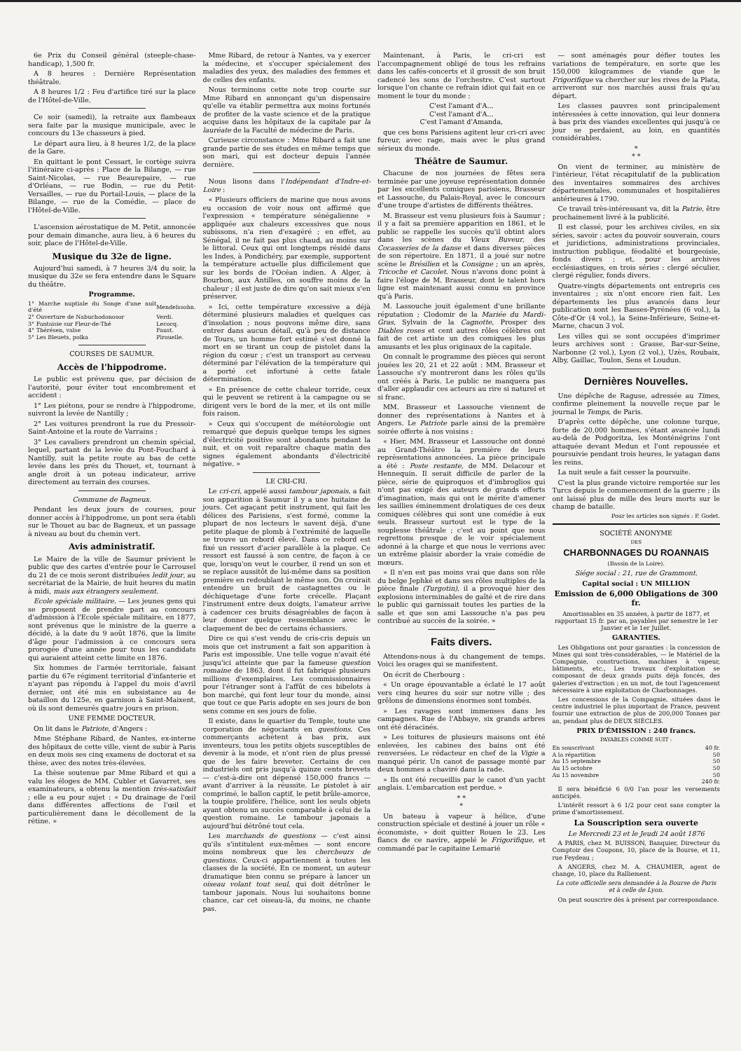6e Prix du Conseil général (steeple-chase-handicap), 1,500 fr.
A 8 heures : Dernière Représentation théâtrale.
A 8 heures 1/2 : Feu d'artifice tiré sur la place de l'Hôtel-de-Ville.
Ce soir (samedi), la retraite aux flambeaux sera faite par la musique municipale, avec le concours du 13e chasseurs à pied.
Le départ aura lieu, à 8 heures 1/2, de la place de la Gare.
En quittant le pont Cessart, le cortège suivra l'itinéraire ci-après : Place de la Bilange, — rue Saint-Nicolas, — rue Beaurepaire, — rue d'Orléans, — rue Bodin, — rue du Petit-Versailles, — rue du Portail-Louis, — place de la Bilange, — rue de la Comédie, — place de l'Hôtel-de-Ville.
L'ascension aérostatique de M. Petit, annoncée pour demain dimanche, aura lieu, à 6 heures du soir, place de l'Hôtel-de-Ville.
Musique du 32e de ligne.
Aujourd'hui samedi, à 7 heures 3/4 du soir, la musique du 32e se fera entendre dans le Square du théâtre.
Programme.
| 1° Marche nuptiale du Songe d'une nuit d'été | Mendelssohn. |
| 2° Ouverture de Nabuchodonosor | Verdi. |
| 3° Fantaisie sur Fleur-de-Thé | Lecocq. |
| 4° Thérésen, valse | Faust. |
| 5° Les Bleuets, polka | Pirouelle. |
COURSES DE SAUMUR.
Accès de l'hippodrome.
Le public est prévenu que, par décision de l'autorité, pour éviter tout encombrement et accident :
1° Les piétons, pour se rendre à l'hippodrome, suivront la levée de Nantilly ;
2° Les voitures prendront la rue du Pressoir-Saint-Antoine et la route de Varrains ;
3° Les cavaliers prendront un chemin spécial, lequel, partant de la levée du Pont-Fouchard à Nantilly, suit la petite route au bas de cette levée dans les prés du Thouet, et, tournant à angle droit à un poteau indicateur, arrive directement au terrain des courses.
Commune de Bagneux.
Pendant les deux jours de courses, pour donner accès à l'hippodrome, un pont sera établi sur le Thouet au bac de Bagneux, et un passage à niveau au bout du chemin vert.
Avis administratif.
Le Maire de la ville de Saumur prévient le public que des cartes d'entrée pour le Carrousel du 21 de ce mois seront distribuées ledit jour, au secrétariat de la Mairie, de huit heures du matin à midi, mais aux étrangers seulement.
Ecole spéciale militaire. — Les jeunes gens qui se proposent de prendre part au concours d'admission à l'Ecole spéciale militaire, en 1877, sont prévenus que le ministre de la guerre a décidé, à la date du 9 août 1876, que la limite d'âge pour l'admission à ce concours sera prorogée d'une année pour tous les candidats qui auraient atteint cette limite en 1876.
Six hommes de l'armée territoriale, faisant partie du 67e régiment territorial d'infanterie et n'ayant pas répondu à l'appel du mois d'avril dernier, ont été mis en subsistance au 4e bataillon du 125e, en garnison à Saint-Maixent, où ils sont demeurés quatre jours en prison.
UNE FEMME DOCTEUR.
On lit dans le Patriote, d'Angers :
Mme Stéphane Ribard, de Nantes, ex-interne des hôpitaux de cette ville, vient de subir à Paris en deux mois ses cinq examens de doctorat et sa thèse, avec des notes très-élevées.
La thèse soutenue par Mme Ribard et qui a valu les éloges de MM. Cubler et Gavarret, ses examinateurs, a obtenu la mention très-satisfait ; elle a eu pour sujet : « Du drainage de l'œil dans différentes affections de l'œil et particulièrement dans le décollement de la rétine. »
Mme Ribard, de retour à Nantes, va y exercer la médecine, et s'occuper spécialement des maladies des yeux, des maladies des femmes et de celles des enfants.
Nous terminons cette note trop courte sur Mme Ribard en annonçant qu'un dispensaire qu'elle va établir permettra aux moins fortunés de profiter de la vaste science et de la pratique acquise dans les hôpitaux de la capitale par la lauréate de la Faculté de médecine de Paris.
Curieuse circonstance : Mme Ribard a fait une grande partie de ses études en même temps que son mari, qui est docteur depuis l'année dernière.
Nous lisons dans l'Indépendant d'Indre-et-Loire :
« Plusieurs officiers de marine que nous avons eu occasion de voir nous ont affirmé que l'expression « température sénégalienne » appliquée aux chaleurs excessives que nous subissons, n'a rien d'exagéré ; en effet, au Sénégal, il ne fait pas plus chaud, au moins sur le littoral. Ceux qui ont longtemps résidé dans les Indes, à Pondichéry, par exemple, supportent la température actuelle plus difficilement que sur les bords de l'Océan indien. A Alger, à Bourbon, aux Antilles, on souffre moins de la chaleur ; il est juste de dire qu'on sait mieux s'en préserver.
» Ici, cette température excessive a déjà déterminé plusieurs maladies et quelques cas d'insolation ; nous pouvons même dire, sans entrer dans aucun détail, qu'à peu de distance de Tours, un homme fort estimé s'est donné la mort en se tirant un coup de pistolet dans la région du cœur ; c'est un transport au cerveau déterminé par l'élévation de la température qui a porté cet infortuné à cette fatale détermination.
» En présence de cette chaleur torride, ceux qui le peuvent se retirent à la campagne ou se dirigent vers le bord de la mer, et ils ont mille fois raison.
» Ceux qui s'occupent de météorologie ont remarqué que depuis quelque temps les signes d'électricité positive sont abondants pendant la nuit, et on voit reparaître chaque matin des signes également abondants d'électricité négative. »
LE CRI-CRI.
Le cri-cri, appelé aussi tambour japonais, a fait son apparition à Saumur il y a une huitaine de jours. Cet agaçant petit instrument, qui fait les délices des Parisiens, s'est formé, comme la plupart de nos lecteurs le savent déjà, d'une petite plaque de plomb à l'extrémité de laquelle se trouve un rebord élevé. Dans ce rebord est fixé un ressort d'acier parallèle à la plaque. Ce ressort est faussé à son centre, de façon à ce que, lorsqu'on veut le courber, il rend un son et se replace aussitôt de lui-même dans sa position première en redoublant le même son. On croirait entendre un bruit de castagnettes ou le déchiquetage d'une forte crécelle. Plaçant l'instrument entre deux doigts, l'amateur arrive à cadencer ces bruits désagréables de façon à leur donner quelque ressemblance avec le claquement de bec de certains échassiers.
Dire ce qui s'est vendu de cris-cris depuis un mois que cet instrument a fait son apparition à Paris est impossible. Une telle vogue n'avait été jusqu'ici atteinte que par la fameuse question romaine de 1863, dont il fut fabriqué plusieurs millions d'exemplaires. Les commissionnaires pour l'étranger sont à l'affût de ces bibelots à bon marché, qui font leur tour du monde, ainsi que tout ce que Paris adopte en ses jours de bon sens comme en ses jours de folie.
Il existe, dans le quartier du Temple, toute une corporation de négociants en questions. Ces commerçants achètent à bas prix, aux inventeurs, tous les petits objets susceptibles de devenir à la mode, et n'ont rien de plus pressé que de les faire breveter. Certains de ces industriels ont pris jusqu'à quinze cents brevets — c'est-à-dire ont dépensé 150,000 francs — avant d'arriver à la réussite. Le pistolet à air comprimé, le ballon captif, le petit brûle-amorce, la toupie prolifère, l'hélice, sont les seuls objets ayant obtenu un succès comparable à celui de la question romaine. Le tambour japonais a aujourd'hui détrôné tout cela.
Les marchands de questions — c'est ainsi qu'ils s'intitulent eux-mêmes — sont encore moins nombreux que les chercheurs de questions. Ceux-ci appartiennent à toutes les classes de la société. En ce moment, un auteur dramatique bien connu se prépare à lancer un oiseau volant tout seul, qui doit détrôner le tambour japonais. Nous lui souhaitons bonne chance, car cet oiseau-là, du moins, ne chante pas.
Maintenant, à Paris, le cri-cri est l'accompagnement obligé de tous les refrains dans les cafés-concerts et il grossit de son bruit cadencé les sons de l'orchestre. C'est surtout lorsque l'on chante ce refrain idiot qui fait en ce moment le tour du monde :
C'est l'amant d'A...
C'est l'amant d'A...
C'est l'amant d'Amanda,
que ces bons Parisiens agitent leur cri-cri avec fureur, avec rage, mais avec le plus grand sérieux du monde.
Théâtre de Saumur.
Chacune de nos journées de fêtes sera terminée par une joyeuse représentation donnée par les excellents comiques parisiens, Brasseur et Lassouche, du Palais-Royal, avec le concours d'une troupe d'artistes de différents théâtres.
M. Brasseur est venu plusieurs fois à Saumur ; il y a fait sa première apparition en 1861, et le public se rappelle les succès qu'il obtint alors dans les scènes du Vieux Buveur, des Cocasseries de la danse et dans diverses pièces de son répertoire. En 1871, il a joué sur notre scène le Brésilien et la Consigne ; un an après, Tricoche et Cacolet. Nous n'avons donc point à faire l'éloge de M. Brasseur, dont le talent hors ligne est maintenant aussi connu en province qu'à Paris.
M. Lassouche jouit également d'une brillante réputation ; Clodomir de la Mariée du Mardi-Gras, Sylvain de la Cagnotte, Prosper des Diables roses et cent autres rôles célèbres ont fait de cet artiste un des comiques les plus amusants et les plus originaux de la capitale.
On connaît le programme des pièces qui seront jouées les 20, 21 et 22 août : MM. Brasseur et Lassouche s'y montreront dans les rôles qu'ils ont créés à Paris. Le public ne manquera pas d'aller applaudir ces acteurs au rire si naturel et si franc.
MM. Brasseur et Lassouche viennent de donner des représentations à Nantes et à Angers. Le Patriote parle ainsi de la première soirée offerte à nos voisins :
« Hier, MM. Brasseur et Lassouche ont donné au Grand-Théâtre la première de leurs représentations annoncées. La pièce principale a été : Poste restante, de MM. Delacour et Hennequin. Il serait difficile de parler de la pièce, série de quiproquos et d'imbroglios qui n'ont pas exigé des auteurs de grands efforts d'imagination, mais qui ont le mérite d'amener les saillies éminemment drolatiques de ces deux comiques célèbres qui sont une comédie à eux seuls. Brasseur surtout est le type de la souplesse théâtrale ; c'est au point que nous regrettons presque de le voir spécialement adonné à la charge et que nous le verrions avec un extrême plaisir aborder la vraie comédie de mœurs.
» Il n'en est pas moins vrai que dans son rôle du belge Jephké et dans ses rôles multiples de la pièce finale (Turgotin), il a provoqué hier des explosions interminables de gaîté et de rire dans le public qui garnissait toutes les parties de la salle et que son ami Lassouche n'a pas peu contribué au succès de la soirée. »
Faits divers.
Attendons-nous à du changement de temps. Voici les orages qui se manifestent.
On écrit de Cherbourg :
« Un orage épouvantable a éclaté le 17 août vers cinq heures du soir sur notre ville ; des grêlons de dimensions énormes sont tombés.
» Les ravages sont immenses dans les campagnes. Rue de l'Abbaye, six grands arbres ont été déracinés.
» Les toitures de plusieurs maisons ont été enlevées, les cabines des bains ont été renversées. Le rédacteur en chef de la Vigie a manqué périr. Un canot de passage monté par deux hommes a chaviré dans la rade.
» Ils ont été recueillis par le canot d'un yacht anglais. L'embarcation est perdue. »
* *
*
Un bateau à vapeur à hélice, d'une construction spéciale et destiné à jouer un rôle « économiste, » doit quitter Rouen le 23. Les flancs de ce navire, appelé le Frigorifique, et commandé par le capitaine Lemarié
— sont aménagés pour défier toutes les variations de température, en sorte que les 150,000 kilogrammes de viande que le Frigorifique va chercher sur les rives de la Plata, arriveront sur nos marchés aussi frais qu'au départ.
Les classes pauvres sont principalement intéressées à cette innovation, qui leur donnera à bas prix des viandes excellentes qui jusqu'à ce jour se perdaient, au loin, en quantités considérables.
*
* *
On vient de terminer, au ministère de l'intérieur, l'état récapitulatif de la publication des inventaires sommaires des archives départementales, communales et hospitalières antérieures à 1790.
Ce travail très-intéressant va, dit la Patrie, être prochainement livré à la publicité.
Il est classé, pour les archives civiles, en six séries, savoir : actes du pouvoir souverain, cours et juridictions, administrations provinciales, instruction publique, féodalité et bourgeoisie, fonds divers ; et, pour les archives ecclésiastiques, en trois séries : clergé séculier, clergé régulier, fonds divers.
Quatre-vingts départements ont entrepris ces inventaires ; six n'ont encore rien fait. Les départements les plus avancés dans leur publication sont les Basses-Pyrénées (6 vol.), la Côte-d'Or (4 vol.), la Seine-Inférieure, Seine-et-Marne, chacun 3 vol.
Les villes qui se sont occupées d'imprimer leurs archives sont : Grasse, Bar-sur-Seine, Narbonne (2 vol.), Lyon (2 vol.), Uzès, Roubaix, Alby, Gaillac, Toulon, Sens et Loudun.
Dernières Nouvelles.
Une dépêche de Raguse, adressée au Times, confirme pleinement la nouvelle reçue par le journal le Temps, de Paris.
D'après cette dépêche, une colonne turque, forte de 20,000 hommes, s'étant avancée lundi au-delà de Podgoritza, les Monténégrins l'ont attaquée devant Medun et l'ont repoussée et poursuivie pendant trois heures, le yatagan dans les reins.
La nuit seule a fait cesser la poursuite.
C'est la plus grande victoire remportée sur les Turcs depuis le commencement de la guerre ; ils ont laissé plus de mille des leurs morts sur le champ de bataille.
Pour les articles non signés : P. Godet.
SOCIÉTÉ ANONYME
DES
CHARBONNAGES DU ROANNAIS
(Bassin de la Loire).
Siége social : 21, rue de Grammont.
Capital social : UN MILLION
Emission de 6,000 Obligations de 300 fr.
Amortissables en 35 années, à partir de 1877, et rapportant 15 fr. par an, payables par semestre le 1er Janvier et le 1er Juillet.
GARANTIES.
Les Obligations ont pour garanties : la concession de Mines qui sont très-considérables, — le Matériel de la Compagnie, constructions, machines à vapeur, bâtiments, etc., Les travaux d'exploitation se composant de deux grands puits déjà foncés, des galeries d'extraction ; en un mot, de tout l'agencement nécessaire à une exploitation de Charbonnages.
Les concessions de la Compagnie, situées dans le centre industriel le plus important de France, peuvent fournir une extraction de plus de 200,000 Tonnes par an, pendant plus de DEUX SIÈCLES.
PRIX D'ÉMISSION : 240 francs.
PAYABLES COMME SUIT :
| En souscrivant | 40 fr. |
| A la répartition | 50 |
| Au 15 septembre | 50 |
| Au 15 octobre | 50 |
| Au 15 novembre | 50 |
| | 240 fr. |
Il sera bénéficié 6 0/0 l'an pour les versements anticipés.
L'intérêt ressort à 6 1/2 pour cent sans compter la prime d'amortissement.
La Souscription sera ouverte
Le Mercredi 23 et le Jeudi 24 août 1876
A PARIS, chez M. BUISSON, Banquier, Directeur du Comptoir des Coupons, 10, place de la Bourse, et 11, rue Feydeau ;
A ANGERS, chez M. A. CHAUMIER, agent de change, 10, place du Ralliement.
La cote officielle sera demandée à la Bourse de Paris et à celle de Lyon.
On peut souscrire dès à présent par correspondance.